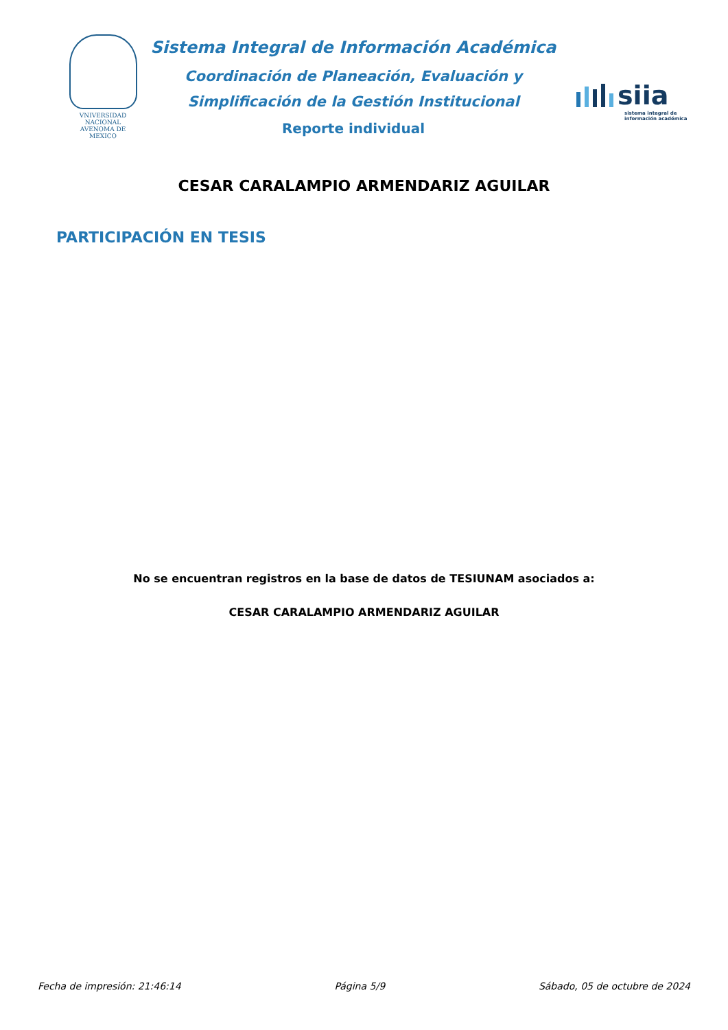VNIVERSIDAD NACIONAL
AVENOMA DE
MEXICO
Sistema Integral de Información Académica
Coordinación de Planeación, Evaluación y
Simplificación de la Gestión Institucional
Reporte individual
siia
sistema integral de
información académica
CESAR CARALAMPIO ARMENDARIZ AGUILAR
PARTICIPACIÓN EN TESIS
No se encuentran registros en la base de datos de TESIUNAM asociados a:
CESAR CARALAMPIO ARMENDARIZ AGUILAR
Fecha de impresión: 21:46:14 Página 5/9 Sábado, 05 de octubre de 2024